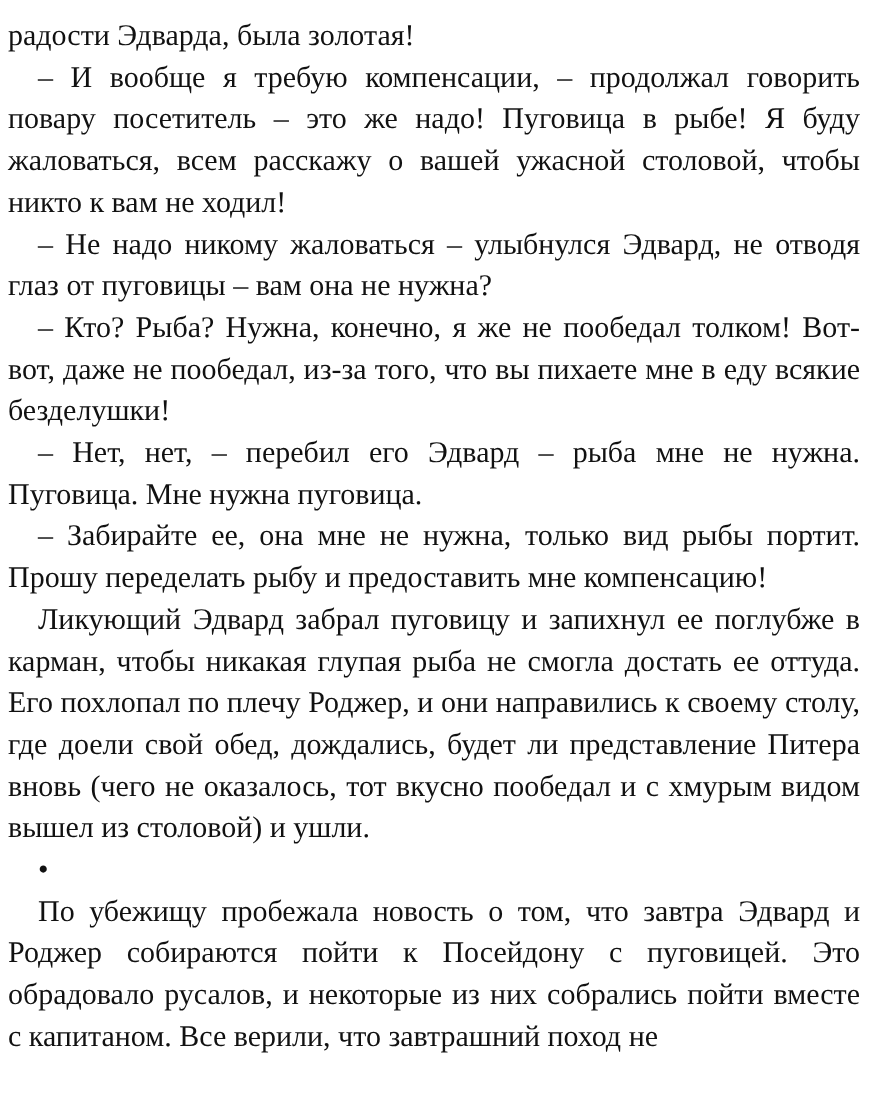радости Эдварда, была золотая!
– И вообще я требую компенсации, – продолжал говорить повару посетитель – это же надо! Пуговица в рыбе! Я буду жаловаться, всем расскажу о вашей ужасной столовой, чтобы никто к вам не ходил!
– Не надо никому жаловаться – улыбнулся Эдвард, не отводя глаз от пуговицы – вам она не нужна?
– Кто? Рыба? Нужна, конечно, я же не пообедал толком! Вот-вот, даже не пообедал, из-за того, что вы пихаете мне в еду всякие безделушки!
– Нет, нет, – перебил его Эдвард – рыба мне не нужна. Пуговица. Мне нужна пуговица.
– Забирайте ее, она мне не нужна, только вид рыбы портит. Прошу переделать рыбу и предоставить мне компенсацию!
Ликующий Эдвард забрал пуговицу и запихнул ее поглубже в карман, чтобы никакая глупая рыба не смогла достать ее оттуда. Его похлопал по плечу Роджер, и они направились к своему столу, где доели свой обед, дождались, будет ли представление Питера вновь (чего не оказалось, тот вкусно пообедал и с хмурым видом вышел из столовой) и ушли.
•
По убежищу пробежала новость о том, что завтра Эдвард и Роджер собираются пойти к Посейдону с пуговицей. Это обрадовало русалов, и некоторые из них собрались пойти вместе с капитаном. Все верили, что завтрашний поход не